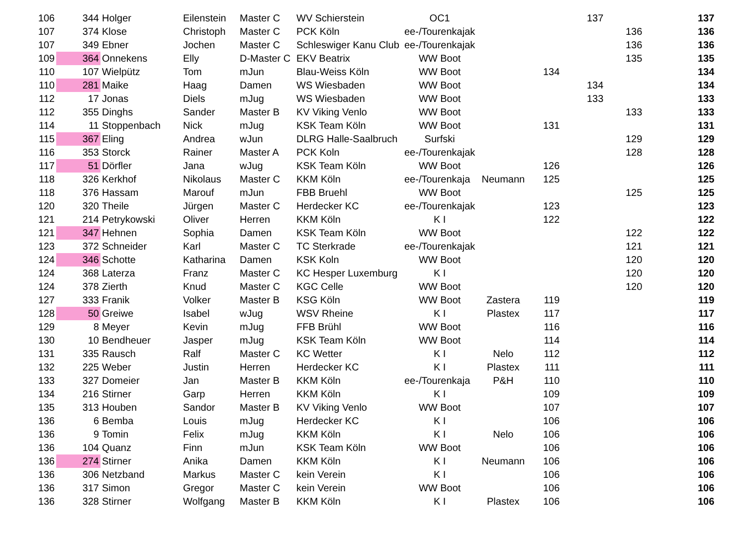| 106 | 344 | Holger | Eilenstein | Master C | WV Schierstein | OC1 | | | 137 | | 137 |
| 107 | 374 | Klose | Christoph | Master C | PCK Köln | ee-/Tourenkajak | | | | 136 | 136 |
| 107 | 349 | Ebner | Jochen | Master C | Schleswiger Kanu Club | ee-/Tourenkajak | | | | 136 | 136 |
| 109 | 364 | Onnekens | Elly | D-Master C | EKV Beatrix | WW Boot | | | | 135 | 135 |
| 110 | 107 | Wielpütz | Tom | mJun | Blau-Weiss Köln | WW Boot | | 134 | | | 134 |
| 110 | 281 | Maike | Haag | Damen | WS Wiesbaden | WW Boot | | | 134 | | 134 |
| 112 | 17 | Jonas | Diels | mJug | WS Wiesbaden | WW Boot | | | 133 | | 133 |
| 112 | 355 | Dinghs | Sander | Master B | KV Viking Venlo | WW Boot | | | | 133 | 133 |
| 114 | 11 | Stoppenbach | Nick | mJug | KSK Team Köln | WW Boot | | 131 | | | 131 |
| 115 | 367 | Eling | Andrea | wJun | DLRG Halle-Saalbruch | Surfski | | | | 129 | 129 |
| 116 | 353 | Storck | Rainer | Master A | PCK Koln | ee-/Tourenkajak | | | | 128 | 128 |
| 117 | 51 | Dörfler | Jana | wJug | KSK Team Köln | WW Boot | | 126 | | | 126 |
| 118 | 326 | Kerkhof | Nikolaus | Master C | KKM Köln | ee-/Tourenkaja | Neumann | 125 | | | 125 |
| 118 | 376 | Hassam | Marouf | mJun | FBB Bruehl | WW Boot | | | | 125 | 125 |
| 120 | 320 | Theile | Jürgen | Master C | Herdecker KC | ee-/Tourenkajak | | 123 | | | 123 |
| 121 | 214 | Petrykowski | Oliver | Herren | KKM Köln | K I | | 122 | | | 122 |
| 121 | 347 | Hehnen | Sophia | Damen | KSK Team Köln | WW Boot | | | | 122 | 122 |
| 123 | 372 | Schneider | Karl | Master C | TC Sterkrade | ee-/Tourenkajak | | | | 121 | 121 |
| 124 | 346 | Schotte | Katharina | Damen | KSK Koln | WW Boot | | | | 120 | 120 |
| 124 | 368 | Laterza | Franz | Master C | KC Hesper Luxemburg | K I | | | | 120 | 120 |
| 124 | 378 | Zierth | Knud | Master C | KGC Celle | WW Boot | | | | 120 | 120 |
| 127 | 333 | Franik | Volker | Master B | KSG Köln | WW Boot | Zastera | 119 | | | 119 |
| 128 | 50 | Greiwe | Isabel | wJug | WSV Rheine | K I | Plastex | 117 | | | 117 |
| 129 | 8 | Meyer | Kevin | mJug | FFB Brühl | WW Boot | | 116 | | | 116 |
| 130 | 10 | Bendheuer | Jasper | mJug | KSK Team Köln | WW Boot | | 114 | | | 114 |
| 131 | 335 | Rausch | Ralf | Master C | KC Wetter | K I | Nelo | 112 | | | 112 |
| 132 | 225 | Weber | Justin | Herren | Herdecker KC | K I | Plastex | 111 | | | 111 |
| 133 | 327 | Domeier | Jan | Master B | KKM Köln | ee-/Tourenkaja | P&H | 110 | | | 110 |
| 134 | 216 | Stirner | Garp | Herren | KKM Köln | K I | | 109 | | | 109 |
| 135 | 313 | Houben | Sandor | Master B | KV Viking Venlo | WW Boot | | 107 | | | 107 |
| 136 | 6 | Bemba | Louis | mJug | Herdecker KC | K I | | 106 | | | 106 |
| 136 | 9 | Tomin | Felix | mJug | KKM Köln | K I | Nelo | 106 | | | 106 |
| 136 | 104 | Quanz | Finn | mJun | KSK Team Köln | WW Boot | | 106 | | | 106 |
| 136 | 274 | Stirner | Anika | Damen | KKM Köln | K I | Neumann | 106 | | | 106 |
| 136 | 306 | Netzband | Markus | Master C | kein Verein | K I | | 106 | | | 106 |
| 136 | 317 | Simon | Gregor | Master C | kein Verein | WW Boot | | 106 | | | 106 |
| 136 | 328 | Stirner | Wolfgang | Master B | KKM Köln | K I | Plastex | 106 | | | 106 |